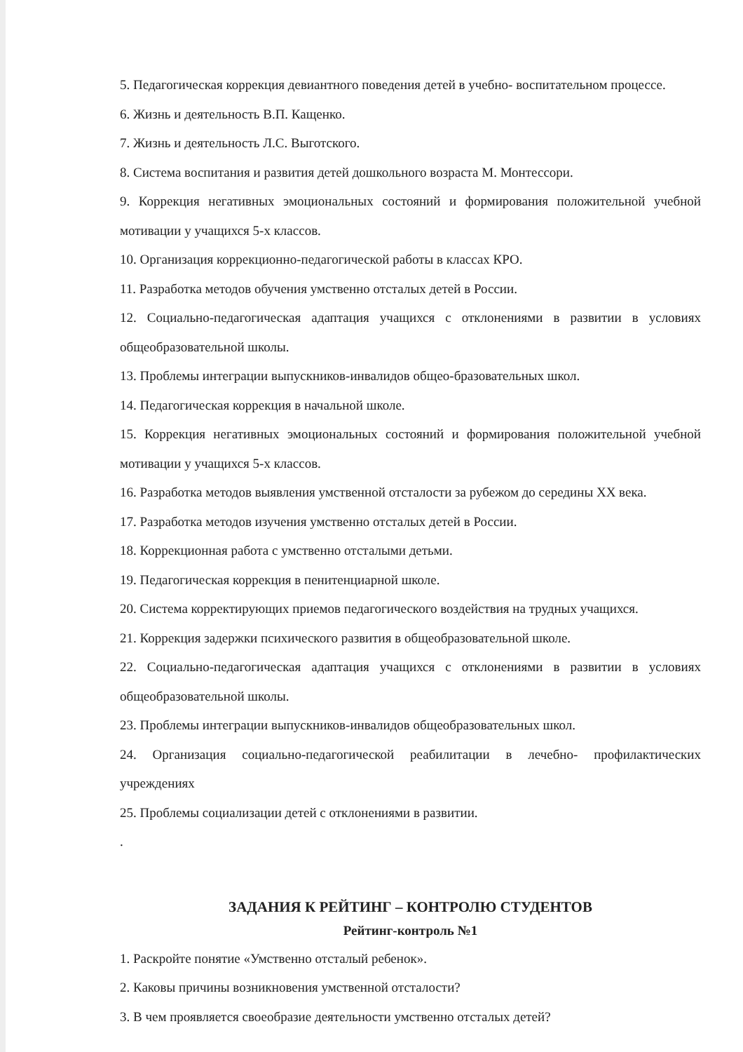5. Педагогическая коррекция девиантного поведения детей в учебно- воспитательном процессе.
6. Жизнь и деятельность В.П. Кащенко.
7. Жизнь и деятельность Л.С. Выготского.
8. Система воспитания и развития детей дошкольного возраста М. Монтессори.
9. Коррекция негативных эмоциональных состояний и формирования положительной учебной мотивации у учащихся 5-х классов.
10. Организация коррекционно-педагогической работы в классах КРО.
11. Разработка методов обучения умственно отсталых детей в России.
12. Социально-педагогическая адаптация учащихся с отклонениями в развитии в условиях общеобразовательной школы.
13. Проблемы интеграции выпускников-инвалидов общео-бразовательных школ.
14. Педагогическая коррекция в начальной школе.
15. Коррекция негативных эмоциональных состояний и формирования положительной учебной мотивации у учащихся 5-х классов.
16. Разработка методов выявления умственной отсталости за рубежом до середины XX века.
17. Разработка методов изучения умственно отсталых детей в России.
18. Коррекционная работа с умственно отсталыми детьми.
19. Педагогическая коррекция в пенитенциарной школе.
20. Система корректирующих приемов педагогического воздействия на трудных учащихся.
21. Коррекция задержки психического развития в общеобразовательной школе.
22. Социально-педагогическая адаптация учащихся с отклонениями в развитии в условиях общеобразовательной школы.
23. Проблемы интеграции выпускников-инвалидов общеобразовательных школ.
24. Организация социально-педагогической реабилитации в лечебно- профилактических учреждениях
25. Проблемы социализации детей с отклонениями в развитии.
.
ЗАДАНИЯ К РЕЙТИНГ – КОНТРОЛЮ СТУДЕНТОВ
Рейтинг-контроль №1
1. Раскройте понятие «Умственно отсталый ребенок».
2. Каковы причины возникновения умственной отсталости?
3. В чем проявляется своеобразие деятельности умственно отсталых детей?